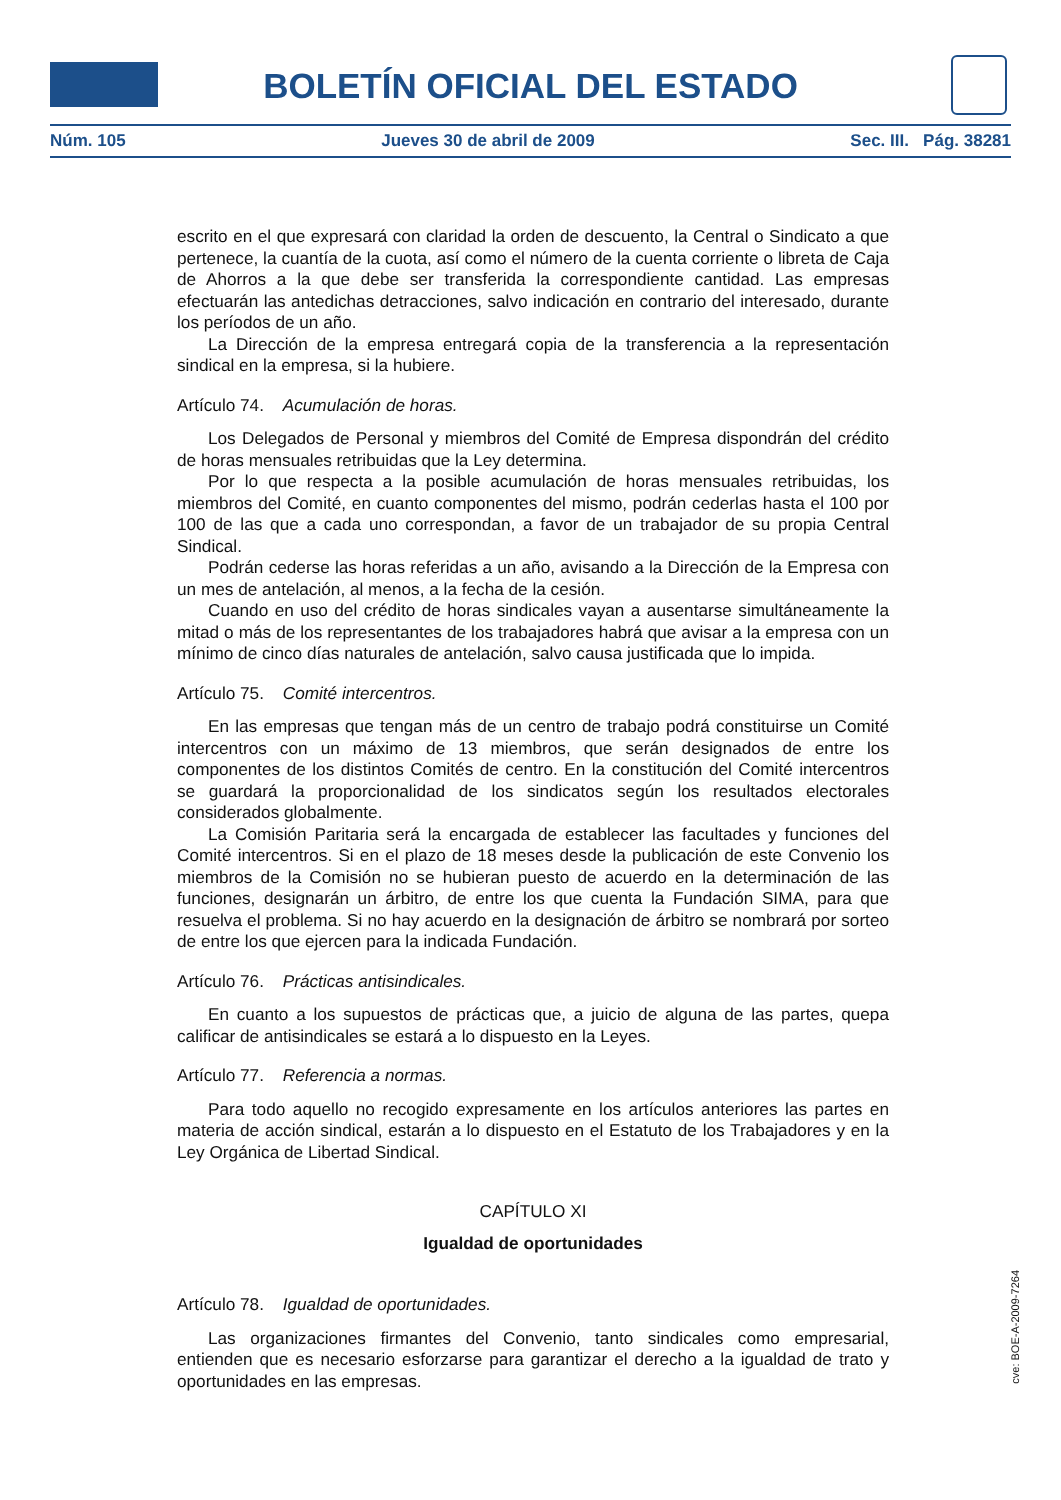BOLETÍN OFICIAL DEL ESTADO
Núm. 105 Jueves 30 de abril de 2009 Sec. III. Pág. 38281
escrito en el que expresará con claridad la orden de descuento, la Central o Sindicato a que pertenece, la cuantía de la cuota, así como el número de la cuenta corriente o libreta de Caja de Ahorros a la que debe ser transferida la correspondiente cantidad. Las empresas efectuarán las antedichas detracciones, salvo indicación en contrario del interesado, durante los períodos de un año.
La Dirección de la empresa entregará copia de la transferencia a la representación sindical en la empresa, si la hubiere.
Artículo 74. Acumulación de horas.
Los Delegados de Personal y miembros del Comité de Empresa dispondrán del crédito de horas mensuales retribuidas que la Ley determina.
Por lo que respecta a la posible acumulación de horas mensuales retribuidas, los miembros del Comité, en cuanto componentes del mismo, podrán cederlas hasta el 100 por 100 de las que a cada uno correspondan, a favor de un trabajador de su propia Central Sindical.
Podrán cederse las horas referidas a un año, avisando a la Dirección de la Empresa con un mes de antelación, al menos, a la fecha de la cesión.
Cuando en uso del crédito de horas sindicales vayan a ausentarse simultáneamente la mitad o más de los representantes de los trabajadores habrá que avisar a la empresa con un mínimo de cinco días naturales de antelación, salvo causa justificada que lo impida.
Artículo 75. Comité intercentros.
En las empresas que tengan más de un centro de trabajo podrá constituirse un Comité intercentros con un máximo de 13 miembros, que serán designados de entre los componentes de los distintos Comités de centro. En la constitución del Comité intercentros se guardará la proporcionalidad de los sindicatos según los resultados electorales considerados globalmente.
La Comisión Paritaria será la encargada de establecer las facultades y funciones del Comité intercentros. Si en el plazo de 18 meses desde la publicación de este Convenio los miembros de la Comisión no se hubieran puesto de acuerdo en la determinación de las funciones, designarán un árbitro, de entre los que cuenta la Fundación SIMA, para que resuelva el problema. Si no hay acuerdo en la designación de árbitro se nombrará por sorteo de entre los que ejercen para la indicada Fundación.
Artículo 76. Prácticas antisindicales.
En cuanto a los supuestos de prácticas que, a juicio de alguna de las partes, quepa calificar de antisindicales se estará a lo dispuesto en la Leyes.
Artículo 77. Referencia a normas.
Para todo aquello no recogido expresamente en los artículos anteriores las partes en materia de acción sindical, estarán a lo dispuesto en el Estatuto de los Trabajadores y en la Ley Orgánica de Libertad Sindical.
CAPÍTULO XI
Igualdad de oportunidades
Artículo 78. Igualdad de oportunidades.
Las organizaciones firmantes del Convenio, tanto sindicales como empresarial, entienden que es necesario esforzarse para garantizar el derecho a la igualdad de trato y oportunidades en las empresas.
cve: BOE-A-2009-7264